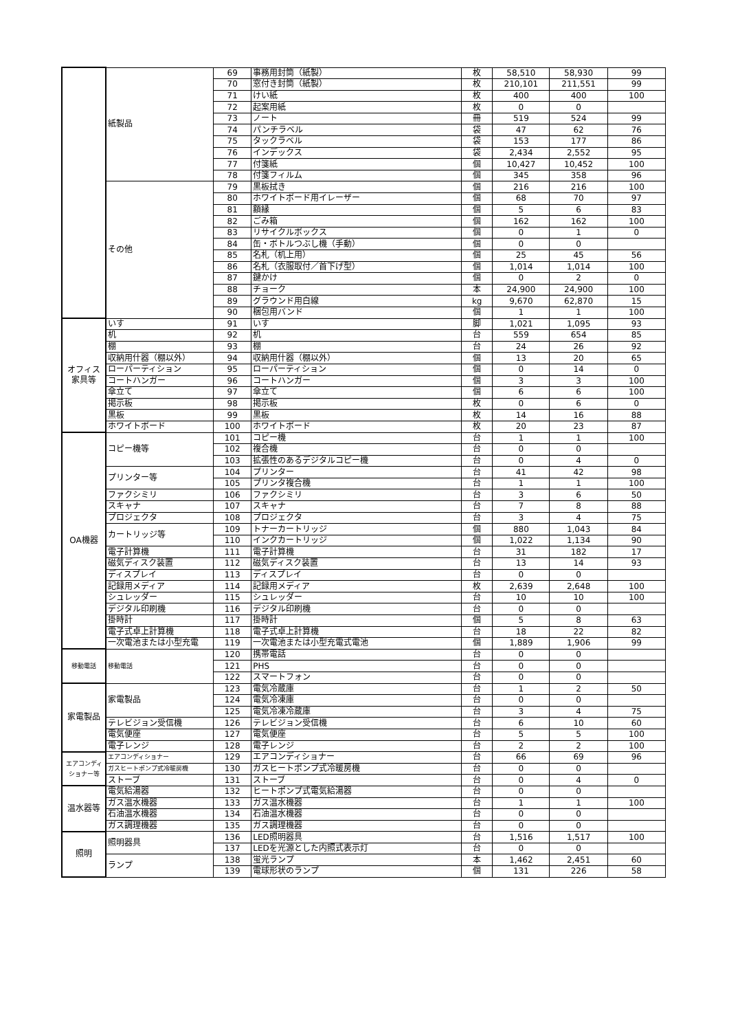| | 紙製品 | 69 | 事務用封筒（紙製） | 枚 | 58,510 | 58,930 | 99 |
| | | 70 | 窓付き封筒（紙製） | 枚 | 210,101 | 211,551 | 99 |
| | | 71 | けい紙 | 枚 | 400 | 400 | 100 |
| | | 72 | 起案用紙 | 枚 | 0 | 0 | |
| | | 73 | ノート | 冊 | 519 | 524 | 99 |
| | | 74 | パンチラベル | 袋 | 47 | 62 | 76 |
| | | 75 | タックラベル | 袋 | 153 | 177 | 86 |
| | | 76 | インデックス | 袋 | 2,434 | 2,552 | 95 |
| | | 77 | 付箋紙 | 個 | 10,427 | 10,452 | 100 |
| | | 78 | 付箋フィルム | 個 | 345 | 358 | 96 |
| | その他 | 79 | 黒板拭き | 個 | 216 | 216 | 100 |
| | | 80 | ホワイトボード用イレーザー | 個 | 68 | 70 | 97 |
| | | 81 | 額縁 | 個 | 5 | 6 | 83 |
| | | 82 | ごみ箱 | 個 | 162 | 162 | 100 |
| | | 83 | リサイクルボックス | 個 | 0 | 1 | 0 |
| | | 84 | 缶・ボトルつぶし機（手動） | 個 | 0 | 0 | |
| | | 85 | 名札（机上用） | 個 | 25 | 45 | 56 |
| | | 86 | 名札（衣服取付／首下げ型） | 個 | 1,014 | 1,014 | 100 |
| | | 87 | 鍵かけ | 個 | 0 | 2 | 0 |
| | | 88 | チョーク | 本 | 24,900 | 24,900 | 100 |
| | | 89 | グラウンド用白線 | kg | 9,670 | 62,870 | 15 |
| | | 90 | 梱包用バンド | 個 | 1 | 1 | 100 |
| オフィス 家具等 | いす | 91 | いす | 脚 | 1,021 | 1,095 | 93 |
| | 机 | 92 | 机 | 台 | 559 | 654 | 85 |
| | 棚 | 93 | 棚 | 台 | 24 | 26 | 92 |
| | 収納用什器（棚以外） | 94 | 収納用什器（棚以外） | 個 | 13 | 20 | 65 |
| | ローパーティション | 95 | ローパーティション | 個 | 0 | 14 | 0 |
| | コートハンガー | 96 | コートハンガー | 個 | 3 | 3 | 100 |
| | 傘立て | 97 | 傘立て | 個 | 6 | 6 | 100 |
| | 掲示板 | 98 | 掲示板 | 枚 | 0 | 6 | 0 |
| | 黒板 | 99 | 黒板 | 枚 | 14 | 16 | 88 |
| | ホワイトボード | 100 | ホワイトボード | 枚 | 20 | 23 | 87 |
| OA機器 | コピー機等 | 101 | コピー機 | 台 | 1 | 1 | 100 |
| | | 102 | 複合機 | 台 | 0 | 0 | |
| | | 103 | 拡張性のあるデジタルコピー機 | 台 | 0 | 4 | 0 |
| | プリンター等 | 104 | プリンター | 台 | 41 | 42 | 98 |
| | | 105 | プリンタ複合機 | 台 | 1 | 1 | 100 |
| | ファクシミリ | 106 | ファクシミリ | 台 | 3 | 6 | 50 |
| | スキャナ | 107 | スキャナ | 台 | 7 | 8 | 88 |
| | プロジェクタ | 108 | プロジェクタ | 台 | 3 | 4 | 75 |
| | カートリッジ等 | 109 | トナーカートリッジ | 個 | 880 | 1,043 | 84 |
| | | 110 | インクカートリッジ | 個 | 1,022 | 1,134 | 90 |
| | 電子計算機 | 111 | 電子計算機 | 台 | 31 | 182 | 17 |
| | 磁気ディスク装置 | 112 | 磁気ディスク装置 | 台 | 13 | 14 | 93 |
| | ディスプレイ | 113 | ディスプレイ | 台 | 0 | 0 | |
| | 記録用メディア | 114 | 記録用メディア | 枚 | 2,639 | 2,648 | 100 |
| | シュレッダー | 115 | シュレッダー | 台 | 10 | 10 | 100 |
| | デジタル印刷機 | 116 | デジタル印刷機 | 台 | 0 | 0 | |
| | 掛時計 | 117 | 掛時計 | 個 | 5 | 8 | 63 |
| | 電子式卓上計算機 | 118 | 電子式卓上計算機 | 台 | 18 | 22 | 82 |
| | 一次電池または小型充電 | 119 | 一次電池または小型充電式電池 | 個 | 1,889 | 1,906 | 99 |
| 移動電話 | 移動電話 | 120 | 携帯電話 | 台 | 0 | 0 | |
| | | 121 | PHS | 台 | 0 | 0 | |
| | | 122 | スマートフォン | 台 | 0 | 0 | |
| 家電製品 | 家電製品 | 123 | 電気冷蔵庫 | 台 | 1 | 2 | 50 |
| | | 124 | 電気冷凍庫 | 台 | 0 | 0 | |
| | | 125 | 電気冷凍冷蔵庫 | 台 | 3 | 4 | 75 |
| | テレビジョン受信機 | 126 | テレビジョン受信機 | 台 | 6 | 10 | 60 |
| | 電気便座 | 127 | 電気便座 | 台 | 5 | 5 | 100 |
| | 電子レンジ | 128 | 電子レンジ | 台 | 2 | 2 | 100 |
| エアコンディ ショナー等 | エアコンディショナー | 129 | エアコンディショナー | 台 | 66 | 69 | 96 |
| | ガスヒートポンプ式冷暖房機 | 130 | ガスヒートポンプ式冷暖房機 | 台 | 0 | 0 | |
| | ストーブ | 131 | ストーブ | 台 | 0 | 4 | 0 |
| 温水器等 | 電気給湯器 | 132 | ヒートポンプ式電気給湯器 | 台 | 0 | 0 | |
| | ガス温水機器 | 133 | ガス温水機器 | 台 | 1 | 1 | 100 |
| | 石油温水機器 | 134 | 石油温水機器 | 台 | 0 | 0 | |
| | ガス調理機器 | 135 | ガス調理機器 | 台 | 0 | 0 | |
| 照明 | 照明器具 | 136 | LED照明器具 | 台 | 1,516 | 1,517 | 100 |
| | | 137 | LEDを光源とした内照式表示灯 | 台 | 0 | 0 | |
| | ランプ | 138 | 蛍光ランプ | 本 | 1,462 | 2,451 | 60 |
| | | 139 | 電球形状のランプ | 個 | 131 | 226 | 58 |